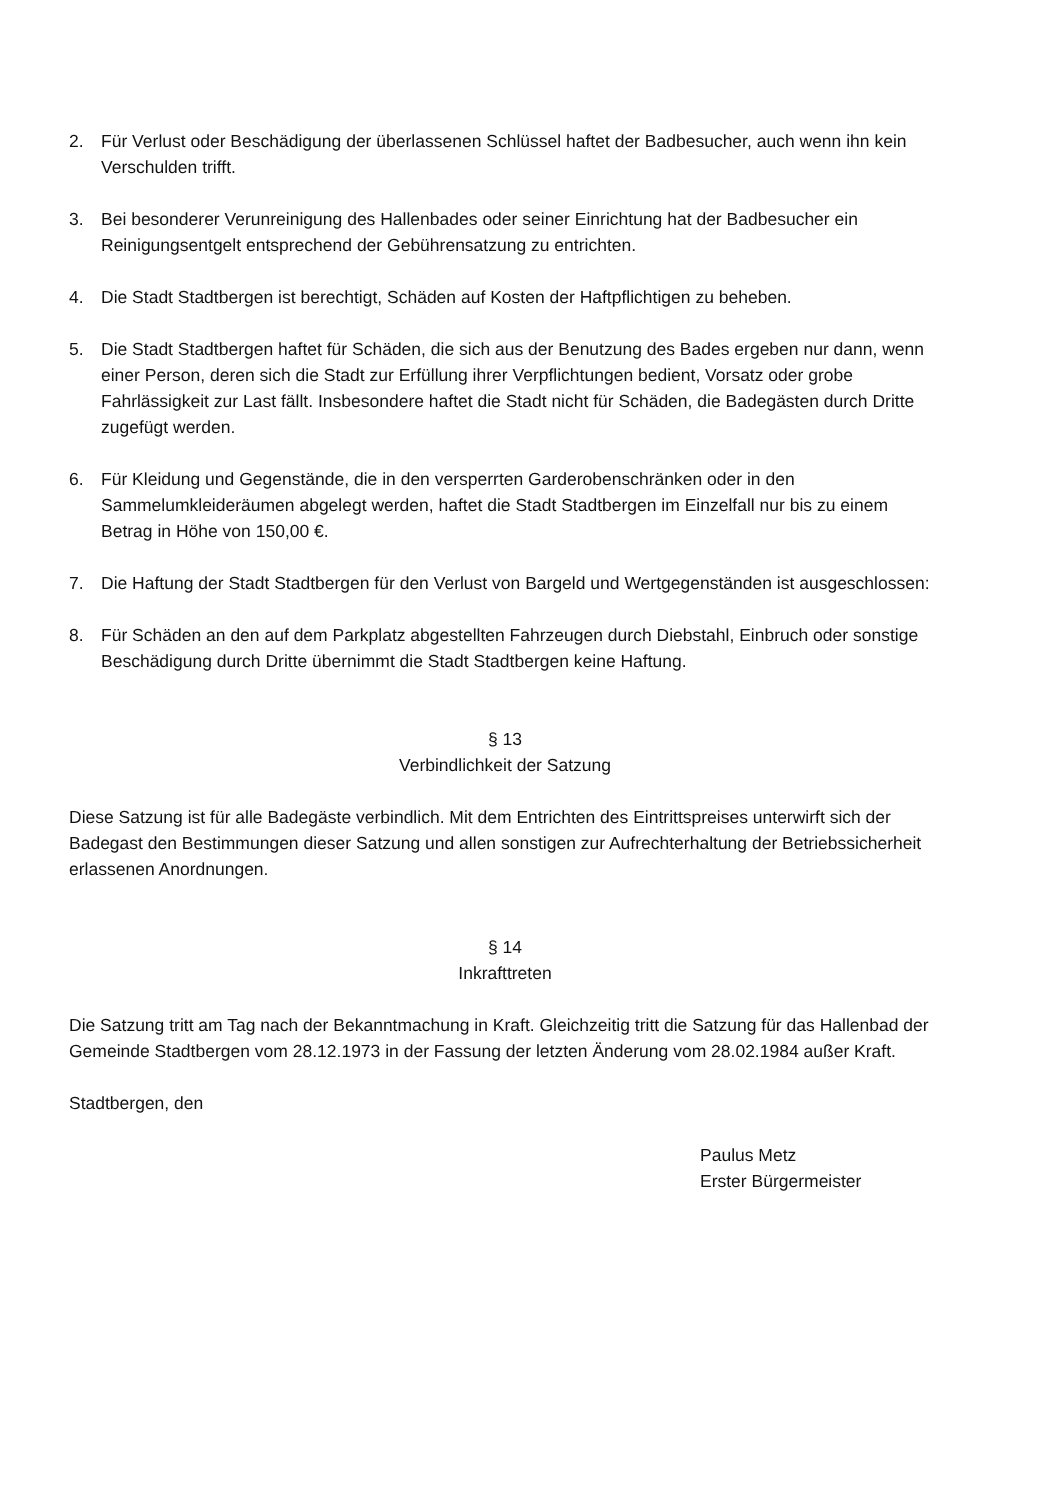2. Für Verlust oder Beschädigung der überlassenen Schlüssel haftet der Badbesucher, auch wenn ihn kein Verschulden trifft.
3. Bei besonderer Verunreinigung des Hallenbades oder seiner Einrichtung hat der Badbesucher ein Reinigungsentgelt entsprechend der Gebührensatzung zu entrichten.
4. Die Stadt Stadtbergen ist berechtigt, Schäden auf Kosten der Haftpflichtigen zu beheben.
5. Die Stadt Stadtbergen haftet für Schäden, die sich aus der Benutzung des Bades ergeben nur dann, wenn einer Person, deren sich die Stadt zur Erfüllung ihrer Verpflichtungen bedient, Vorsatz oder grobe Fahrlässigkeit zur Last fällt. Insbesondere haftet die Stadt nicht für Schäden, die Badegästen durch Dritte zugefügt werden.
6. Für Kleidung und Gegenstände, die in den versperrten Garderobenschränken oder in den Sammelumkleideräumen abgelegt werden, haftet die Stadt Stadtbergen im Einzelfall nur bis zu einem Betrag in Höhe von 150,00 €.
7. Die Haftung der Stadt Stadtbergen für den Verlust von Bargeld und Wertgegenständen ist ausgeschlossen:
8. Für Schäden an den auf dem Parkplatz abgestellten Fahrzeugen durch Diebstahl, Einbruch oder sonstige Beschädigung durch Dritte übernimmt die Stadt Stadtbergen keine Haftung.
§ 13
Verbindlichkeit der Satzung
Diese Satzung ist für alle Badegäste verbindlich. Mit dem Entrichten des Eintrittspreises unterwirft sich der Badegast den Bestimmungen dieser Satzung und allen sonstigen zur Aufrechterhaltung der Betriebssicherheit erlassenen Anordnungen.
§ 14
Inkrafttreten
Die Satzung tritt am Tag nach der Bekanntmachung in Kraft. Gleichzeitig tritt die Satzung für das Hallenbad der Gemeinde Stadtbergen vom 28.12.1973 in der Fassung der letzten Änderung vom 28.02.1984 außer Kraft.
Stadtbergen, den
Paulus Metz
Erster Bürgermeister